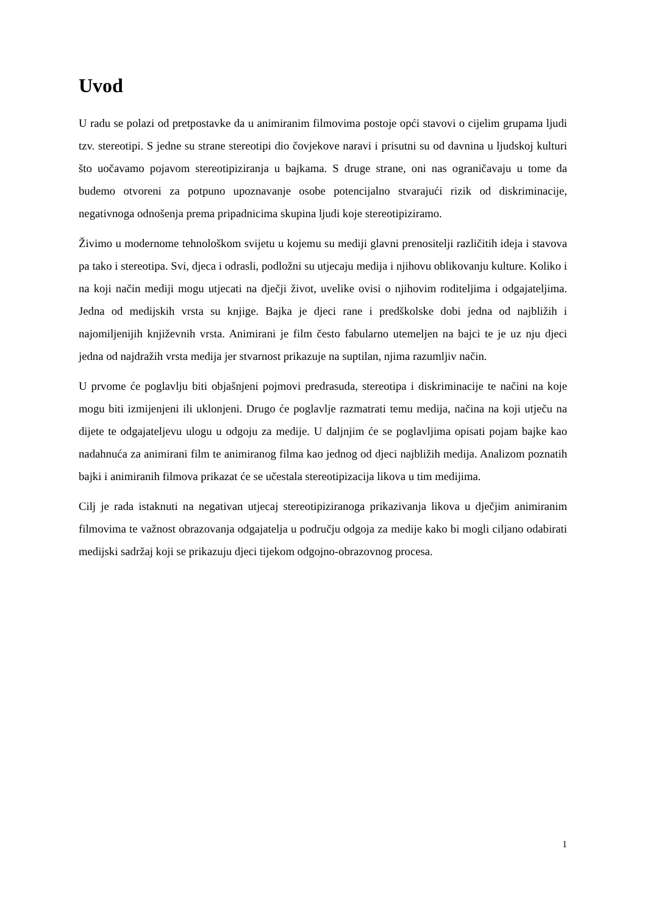Uvod
U radu se polazi od pretpostavke da u animiranim filmovima postoje opći stavovi o cijelim grupama ljudi tzv. stereotipi. S jedne su strane stereotipi dio čovjekove naravi i prisutni su od davnina u ljudskoj kulturi što uočavamo pojavom stereotipiziranja u bajkama. S druge strane, oni nas ograničavaju u tome da budemo otvoreni za potpuno upoznavanje osobe potencijalno stvarajući rizik od diskriminacije, negativnoga odnošenja prema pripadnicima skupina ljudi koje stereotipiziramo.
Živimo u modernome tehnološkom svijetu u kojemu su mediji glavni prenositelji različitih ideja i stavova pa tako i stereotipa. Svi, djeca i odrasli, podložni su utjecaju medija i njihovu oblikovanju kulture. Koliko i na koji način mediji mogu utjecati na dječji život, uvelike ovisi o njihovim roditeljima i odgajateljima. Jedna od medijskih vrsta su knjige. Bajka je djeci rane i predškolske dobi jedna od najbližih i najomiljenijih književnih vrsta. Animirani je film često fabularno utemeljen na bajci te je uz nju djeci jedna od najdražih vrsta medija jer stvarnost prikazuje na suptilan, njima razumljiv način.
U prvome će poglavlju biti objašnjeni pojmovi predrasuda, stereotipa i diskriminacije te načini na koje mogu biti izmijenjeni ili uklonjeni. Drugo će poglavlje razmatrati temu medija, načina na koji utječu na dijete te odgajateljevu ulogu u odgoju za medije. U daljnjim će se poglavljima opisati pojam bajke kao nadahnuća za animirani film te animiranog filma kao jednog od djeci najbližih medija. Analizom poznatih bajki i animiranih filmova prikazat će se učestala stereotipizacija likova u tim medijima.
Cilj je rada istaknuti na negativan utjecaj stereotipiziranoga prikazivanja likova u dječjim animiranim filmovima te važnost obrazovanja odgajatelja u području odgoja za medije kako bi mogli ciljano odabirati medijski sadržaj koji se prikazuju djeci tijekom odgojno-obrazovnog procesa.
1